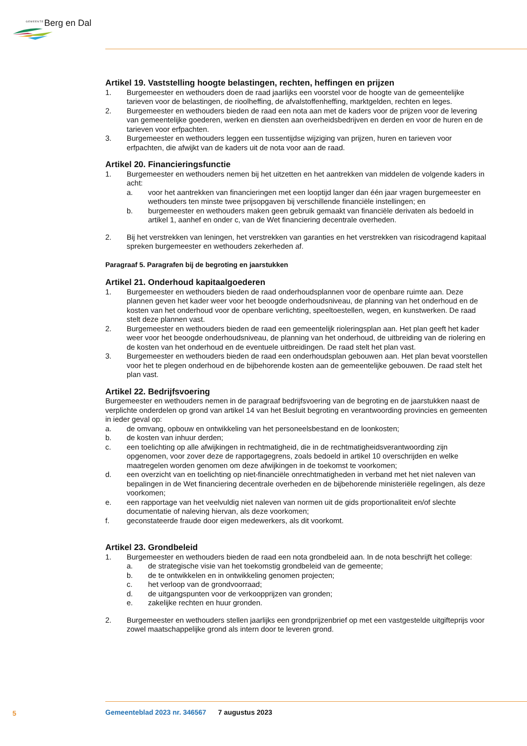GEMEENTE Berg en Dal
Artikel 19. Vaststelling hoogte belastingen, rechten, heffingen en prijzen
1. Burgemeester en wethouders doen de raad jaarlijks een voorstel voor de hoogte van de gemeentelijke tarieven voor de belastingen, de rioolheffing, de afvalstoffenheffing, marktgelden, rechten en leges.
2. Burgemeester en wethouders bieden de raad een nota aan met de kaders voor de prijzen voor de levering van gemeentelijke goederen, werken en diensten aan overheidsbedrijven en derden en voor de huren en de tarieven voor erfpachten.
3. Burgemeester en wethouders leggen een tussentijdse wijziging van prijzen, huren en tarieven voor erfpachten, die afwijkt van de kaders uit de nota voor aan de raad.
Artikel 20. Financieringsfunctie
1. Burgemeester en wethouders nemen bij het uitzetten en het aantrekken van middelen de volgende kaders in acht:
a. voor het aantrekken van financieringen met een looptijd langer dan één jaar vragen burgemeester en wethouders ten minste twee prijsopgaven bij verschillende financiële instellingen; en
b. burgemeester en wethouders maken geen gebruik gemaakt van financiële derivaten als bedoeld in artikel 1, aanhef en onder c, van de Wet financiering decentrale overheden.
2. Bij het verstrekken van leningen, het verstrekken van garanties en het verstrekken van risicodragend kapitaal spreken burgemeester en wethouders zekerheden af.
Paragraaf 5. Paragrafen bij de begroting en jaarstukken
Artikel 21. Onderhoud kapitaalgoederen
1. Burgemeester en wethouders bieden de raad onderhoudsplannen voor de openbare ruimte aan. Deze plannen geven het kader weer voor het beoogde onderhoudsniveau, de planning van het onderhoud en de kosten van het onderhoud voor de openbare verlichting, speeltoestellen, wegen, en kunstwerken. De raad stelt deze plannen vast.
2. Burgemeester en wethouders bieden de raad een gemeentelijk rioleringsplan aan. Het plan geeft het kader weer voor het beoogde onderhoudsniveau, de planning van het onderhoud, de uitbreiding van de riolering en de kosten van het onderhoud en de eventuele uitbreidingen. De raad stelt het plan vast.
3. Burgemeester en wethouders bieden de raad een onderhoudsplan gebouwen aan. Het plan bevat voorstellen voor het te plegen onderhoud en de bijbehorende kosten aan de gemeentelijke gebouwen. De raad stelt het plan vast.
Artikel 22. Bedrijfsvoering
Burgemeester en wethouders nemen in de paragraaf bedrijfsvoering van de begroting en de jaarstukken naast de verplichte onderdelen op grond van artikel 14 van het Besluit begroting en verantwoording provincies en gemeenten in ieder geval op:
a. de omvang, opbouw en ontwikkeling van het personeelsbestand en de loonkosten;
b. de kosten van inhuur derden;
c. een toelichting op alle afwijkingen in rechtmatigheid, die in de rechtmatigheidsverantwoording zijn opgenomen, voor zover deze de rapportagegrens, zoals bedoeld in artikel 10 overschrijden en welke maatregelen worden genomen om deze afwijkingen in de toekomst te voorkomen;
d. een overzicht van en toelichting op niet-financiële onrechtmatigheden in verband met het niet naleven van bepalingen in de Wet financiering decentrale overheden en de bijbehorende ministeriële regelingen, als deze voorkomen;
e. een rapportage van het veelvuldig niet naleven van normen uit de gids proportionaliteit en/of slechte documentatie of naleving hiervan, als deze voorkomen;
f. geconstateerde fraude door eigen medewerkers, als dit voorkomt.
Artikel 23. Grondbeleid
1. Burgemeester en wethouders bieden de raad een nota grondbeleid aan. In de nota beschrijft het college:
a. de strategische visie van het toekomstig grondbeleid van de gemeente;
b. de te ontwikkelen en in ontwikkeling genomen projecten;
c. het verloop van de grondvoorraad;
d. de uitgangspunten voor de verkoopprijzen van gronden;
e. zakelijke rechten en huur gronden.
2. Burgemeester en wethouders stellen jaarlijks een grondprijzenbrief op met een vastgestelde uitgifteprijs voor zowel maatschappelijke grond als intern door te leveren grond.
5
Gemeenteblad 2023 nr. 346567 7 augustus 2023